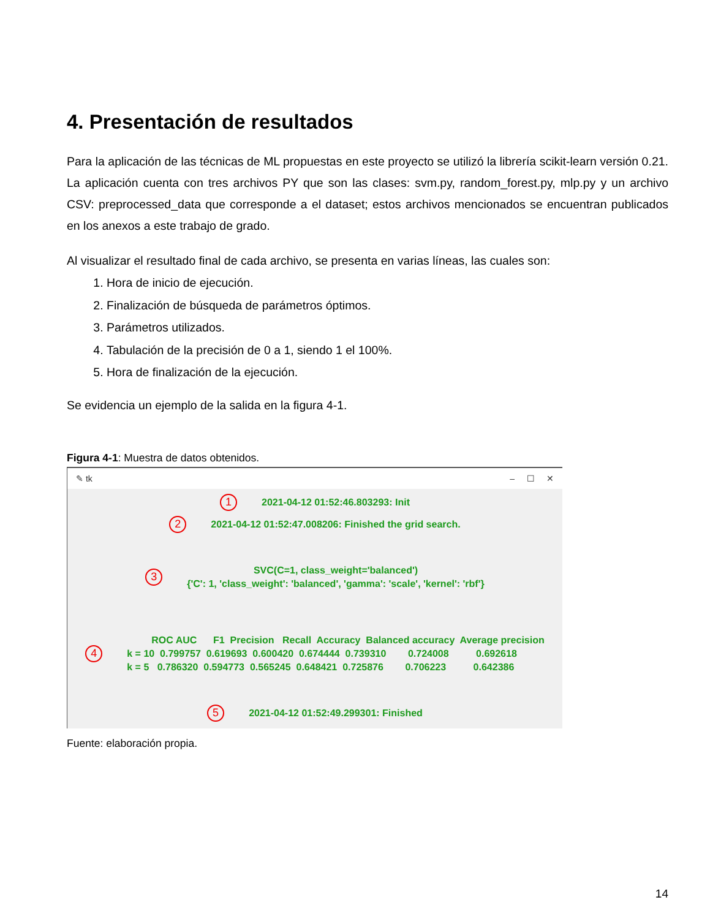4. Presentación de resultados
Para la aplicación de las técnicas de ML propuestas en este proyecto se utilizó la librería scikit-learn versión 0.21. La aplicación cuenta con tres archivos PY que son las clases: svm.py, random_forest.py, mlp.py y un archivo CSV: preprocessed_data que corresponde a el dataset; estos archivos mencionados se encuentran publicados en los anexos a este trabajo de grado.
Al visualizar el resultado final de cada archivo, se presenta en varias líneas, las cuales son:
1. Hora de inicio de ejecución.
2. Finalización de búsqueda de parámetros óptimos.
3. Parámetros utilizados.
4. Tabulación de la precisión de 0 a 1, siendo 1 el 100%.
5. Hora de finalización de la ejecución.
Se evidencia un ejemplo de la salida en la figura 4-1.
Figura 4-1: Muestra de datos obtenidos.
✎ tk – ☐ ✕
1 2021-04-12 01:52:46.803293: Init
2 2021-04-12 01:52:47.008206: Finished the grid search.
3
SVC(C=1, class_weight='balanced')
{'C': 1, 'class_weight': 'balanced', 'gamma': 'scale', 'kernel': 'rbf'}
4
         ROC AUC      F1  Precision   Recall  Accuracy  Balanced accuracy  Average precision
k = 10  0.799757  0.619693  0.600420  0.674444  0.739310        0.724008          0.692618
k = 5   0.786320  0.594773  0.565245  0.648421  0.725876        0.706223          0.642386
5 2021-04-12 01:52:49.299301: Finished
Fuente: elaboración propia.
14